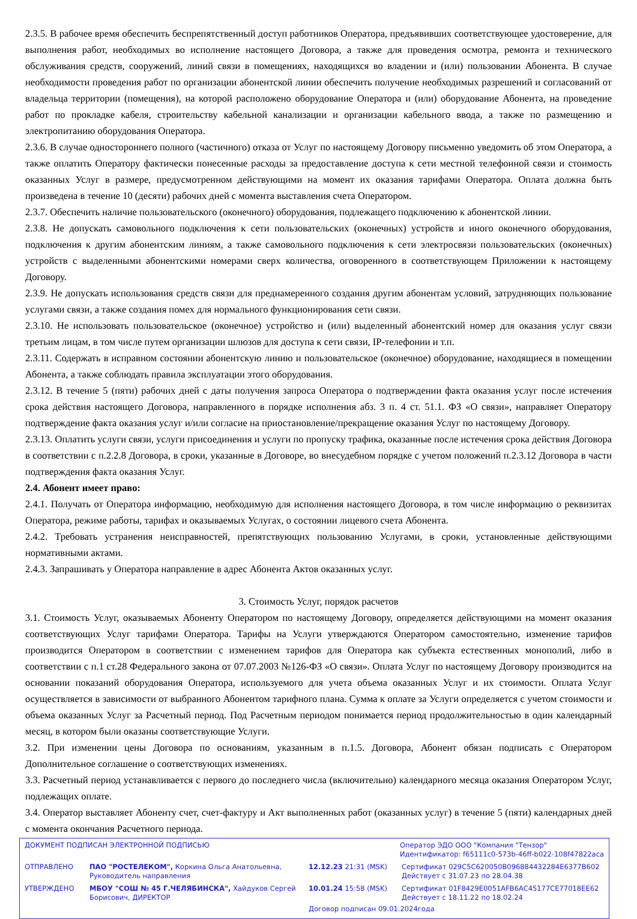2.3.5. В рабочее время обеспечить беспрепятственный доступ работников Оператора, предъявивших соответствующее удостоверение, для выполнения работ, необходимых во исполнение настоящего Договора, а также для проведения осмотра, ремонта и технического обслуживания средств, сооружений, линий связи в помещениях, находящихся во владении и (или) пользовании Абонента. В случае необходимости проведения работ по организации абонентской линии обеспечить получение необходимых разрешений и согласований от владельца территории (помещения), на которой расположено оборудование Оператора и (или) оборудование Абонента, на проведение работ по прокладке кабеля, строительству кабельной канализации и организации кабельного ввода, а также по размещению и электропитанию оборудования Оператора.
2.3.6. В случае одностороннего полного (частичного) отказа от Услуг по настоящему Договору письменно уведомить об этом Оператора, а также оплатить Оператору фактически понесенные расходы за предоставление доступа к сети местной телефонной связи и стоимость оказанных Услуг в размере, предусмотренном действующими на момент их оказания тарифами Оператора. Оплата должна быть произведена в течение 10 (десяти) рабочих дней с момента выставления счета Оператором.
2.3.7. Обеспечить наличие пользовательского (оконечного) оборудования, подлежащего подключению к абонентской линии.
2.3.8. Не допускать самовольного подключения к сети пользовательских (оконечных) устройств и иного оконечного оборудования, подключения к другим абонентским линиям, а также самовольного подключения к сети электросвязи пользовательских (оконечных) устройств с выделенными абонентскими номерами сверх количества, оговоренного в соответствующем Приложении к настоящему Договору.
2.3.9. Не допускать использования средств связи для преднамеренного создания другим абонентам условий, затрудняющих пользование услугами связи, а также создания помех для нормального функционирования сети связи.
2.3.10. Не использовать пользовательское (оконечное) устройство и (или) выделенный абонентский номер для оказания услуг связи третьим лицам, в том числе путем организации шлюзов для доступа к сети связи, IP-телефонии и т.п.
2.3.11. Содержать в исправном состоянии абонентскую линию и пользовательское (оконечное) оборудование, находящиеся в помещении Абонента, а также соблюдать правила эксплуатации этого оборудования.
2.3.12. В течение 5 (пяти) рабочих дней с даты получения запроса Оператора о подтверждении факта оказания услуг после истечения срока действия настоящего Договора, направленного в порядке исполнения абз. 3 п. 4 ст. 51.1. ФЗ «О связи», направляет Оператору подтверждение факта оказания услуг и/или согласие на приостановление/прекращение оказания Услуг по настоящему Договору.
2.3.13. Оплатить услуги связи, услуги присоединения и услуги по пропуску трафика, оказанные после истечения срока действия Договора в соответствии с п.2.2.8 Договора, в сроки, указанные в Договоре, во внесудебном порядке с учетом положений п.2.3.12 Договора в части подтверждения факта оказания Услуг.
2.4. Абонент имеет право:
2.4.1. Получать от Оператора информацию, необходимую для исполнения настоящего Договора, в том числе информацию о реквизитах Оператора, режиме работы, тарифах и оказываемых Услугах, о состоянии лицевого счета Абонента.
2.4.2. Требовать устранения неисправностей, препятствующих пользованию Услугами, в сроки, установленные действующими нормативными актами.
2.4.3. Запрашивать у Оператора направление в адрес Абонента Актов оказанных услуг.
3. Стоимость Услуг, порядок расчетов
3.1. Стоимость Услуг, оказываемых Абоненту Оператором по настоящему Договору, определяется действующими на момент оказания соответствующих Услуг тарифами Оператора. Тарифы на Услуги утверждаются Оператором самостоятельно, изменение тарифов производится Оператором в соответствии с изменением тарифов для Оператора как субъекта естественных монополий, либо в соответствии с п.1 ст.28 Федерального закона от 07.07.2003 №126-ФЗ «О связи». Оплата Услуг по настоящему Договору производится на основании показаний оборудования Оператора, используемого для учета объема оказанных Услуг и их стоимости. Оплата Услуг осуществляется в зависимости от выбранного Абонентом тарифного плана. Сумма к оплате за Услуги определяется с учетом стоимости и объема оказанных Услуг за Расчетный период. Под Расчетным периодом понимается период продолжительностью в один календарный месяц, в котором были оказаны соответствующие Услуги.
3.2. При изменении цены Договора по основаниям, указанным в п.1.5. Договора, Абонент обязан подписать с Оператором Дополнительное соглашение о соответствующих изменениях.
3.3. Расчетный период устанавливается с первого до последнего числа (включительно) календарного месяца оказания Оператором Услуг, подлежащих оплате.
3.4. Оператор выставляет Абоненту счет, счет-фактуру и Акт выполненных работ (оказанных услуг) в течение 5 (пяти) календарных дней с момента окончания Расчетного периода.
ДОКУМЕНТ ПОДПИСАН ЭЛЕКТРОННОЙ ПОДПИСЬЮ Оператор ЭДО ООО "Компания "Тензор"
Идентификатор: f65111c0-573b-46ff-b022-108f47822aca
ОТПРАВЛЕНО ПАО "РОСТЕЛЕКОМ", Коркина Ольга Анатольевна, Руководитель направления
12.12.23 21:31 (MSK) Сертификат 029C5C620050B096884432284E6377B602
Действует с 31.07.23 по 28.04.38
УТВЕРЖДЕНО МБОУ "СОШ № 45 Г.ЧЕЛЯБИНСКА", Хайдуков Сергей Борисович, ДИРЕКТОР
10.01.24 15:58 (MSK) Сертификат 01F8429E0051AFB6AC45177CE77018EE62
Действует с 18.11.22 по 18.02.24
Договор подписан 09.01.2024года